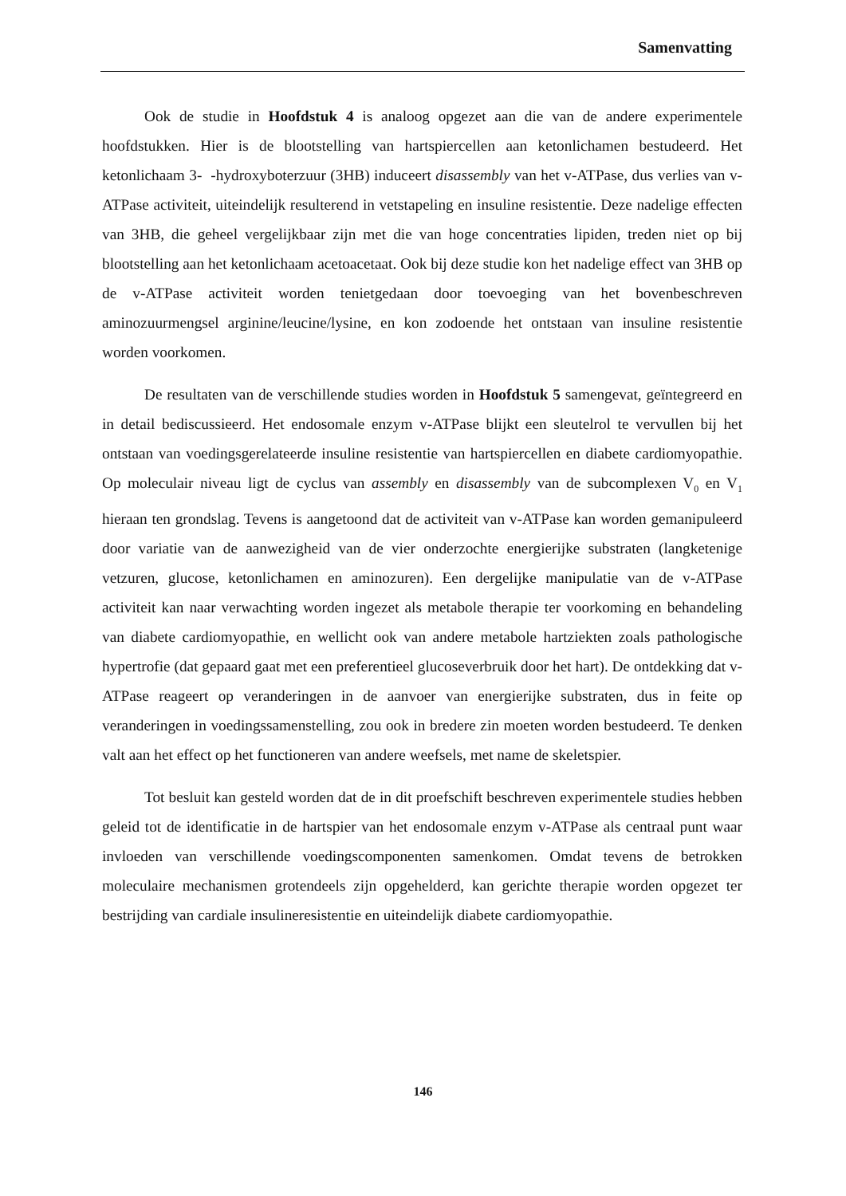Samenvatting
Ook de studie in Hoofdstuk 4 is analoog opgezet aan die van de andere experimentele hoofdstukken. Hier is de blootstelling van hartspiercellen aan ketonlichamen bestudeerd. Het ketonlichaam 3- -hydroxyboterzuur (3HB) induceert disassembly van het v-ATPase, dus verlies van v-ATPase activiteit, uiteindelijk resulterend in vetstapeling en insuline resistentie. Deze nadelige effecten van 3HB, die geheel vergelijkbaar zijn met die van hoge concentraties lipiden, treden niet op bij blootstelling aan het ketonlichaam acetoacetaat. Ook bij deze studie kon het nadelige effect van 3HB op de v-ATPase activiteit worden tenietgedaan door toevoeging van het bovenbeschreven aminozuurmengsel arginine/leucine/lysine, en kon zodoende het ontstaan van insuline resistentie worden voorkomen.
De resultaten van de verschillende studies worden in Hoofdstuk 5 samengevat, geïntegreerd en in detail bediscussieerd. Het endosomale enzym v-ATPase blijkt een sleutelrol te vervullen bij het ontstaan van voedingsgerelateerde insuline resistentie van hartspiercellen en diabete cardiomyopathie. Op moleculair niveau ligt de cyclus van assembly en disassembly van de subcomplexen V<sub>0</sub> en V<sub>1</sub> hieraan ten grondslag. Tevens is aangetoond dat de activiteit van v-ATPase kan worden gemanipuleerd door variatie van de aanwezigheid van de vier onderzochte energierijke substraten (langketenige vetzuren, glucose, ketonlichamen en aminozuren). Een dergelijke manipulatie van de v-ATPase activiteit kan naar verwachting worden ingezet als metabole therapie ter voorkoming en behandeling van diabete cardiomyopathie, en wellicht ook van andere metabole hartziekten zoals pathologische hypertrofie (dat gepaard gaat met een preferentieel glucoseverbruik door het hart). De ontdekking dat v-ATPase reageert op veranderingen in de aanvoer van energierijke substraten, dus in feite op veranderingen in voedingssamenstelling, zou ook in bredere zin moeten worden bestudeerd. Te denken valt aan het effect op het functioneren van andere weefsels, met name de skeletspier.
Tot besluit kan gesteld worden dat de in dit proefschift beschreven experimentele studies hebben geleid tot de identificatie in de hartspier van het endosomale enzym v-ATPase als centraal punt waar invloeden van verschillende voedingscomponenten samenkomen. Omdat tevens de betrokken moleculaire mechanismen grotendeels zijn opgehelderd, kan gerichte therapie worden opgezet ter bestrijding van cardiale insulineresistentie en uiteindelijk diabete cardiomyopathie.
146